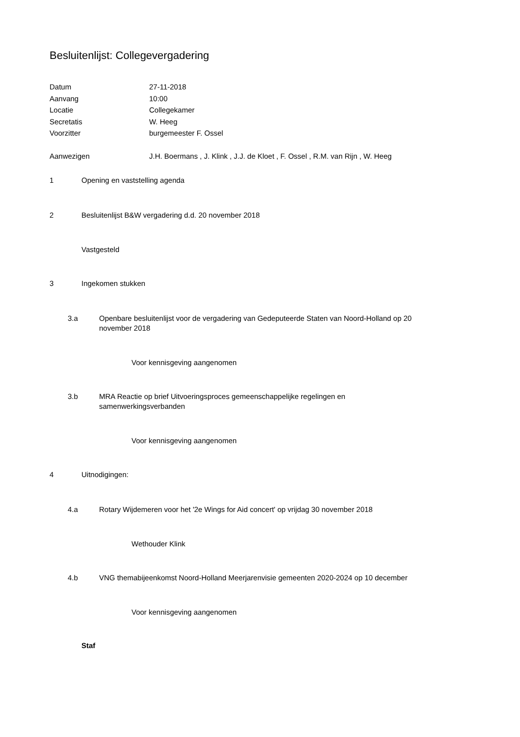Besluitenlijst: Collegevergadering
| Datum | 27-11-2018 |
| Aanvang | 10:00 |
| Locatie | Collegekamer |
| Secretatis | W. Heeg |
| Voorzitter | burgemeester F. Ossel |
| Aanwezigen | J.H. Boermans , J. Klink , J.J. de Kloet , F. Ossel , R.M. van Rijn , W. Heeg |
1 Opening en vaststelling agenda
2 Besluitenlijst B&W vergadering d.d. 20 november 2018
Vastgesteld
3 Ingekomen stukken
3.a Openbare besluitenlijst voor de vergadering van Gedeputeerde Staten van Noord-Holland op 20 november 2018
Voor kennisgeving aangenomen
3.b MRA Reactie op brief Uitvoeringsproces gemeenschappelijke regelingen en samenwerkingsverbanden
Voor kennisgeving aangenomen
4 Uitnodigingen:
4.a Rotary Wijdemeren voor het '2e Wings for Aid concert' op vrijdag 30 november 2018
Wethouder Klink
4.b VNG themabijeenkomst Noord-Holland Meerjarenvisie gemeenten 2020-2024 op 10 december
Voor kennisgeving aangenomen
Staf